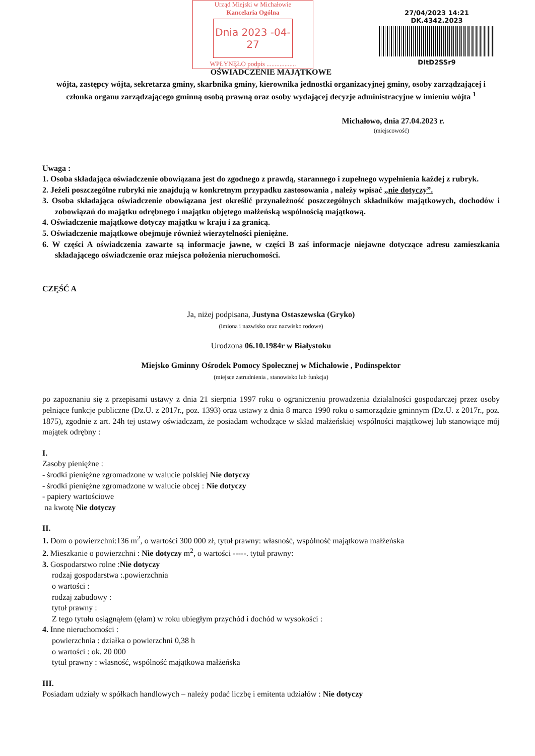Urząd Miejski w Michałowie
Kancelaria Ogólna
Dnia 2023 -04- 27
WPŁYNĘŁO podpis ..................
27/04/2023 14:21
DK.4342.2023
DItD2SSr9
OŚWIADCZENIE MAJĄTKOWE
wójta, zastępcy wójta, sekretarza gminy, skarbnika gminy, kierownika jednostki organizacyjnej gminy, osoby zarządzającej i członka organu zarządzającego gminną osobą prawną oraz osoby wydającej decyzje administracyjne w imieniu wójta <sup>1</sup>
Michałowo, dnia 27.04.2023 r.
(miejscowość)
Uwaga :
1. Osoba składająca oświadczenie obowiązana jest do zgodnego z prawdą, starannego i zupełnego wypełnienia każdej z rubryk.
2. Jeżeli poszczególne rubryki nie znajdują w konkretnym przypadku zastosowania , należy wpisać „nie dotyczy”.
3. Osoba składająca oświadczenie obowiązana jest określić przynależność poszczególnych składników majątkowych, dochodów i zobowiązań do majątku odrębnego i majątku objętego małżeńską wspólnością majątkową.
4. Oświadczenie majątkowe dotyczy majątku w kraju i za granicą.
5. Oświadczenie majątkowe obejmuje również wierzytelności pieniężne.
6. W części A oświadczenia zawarte są informacje jawne, w części B zaś informacje niejawne dotyczące adresu zamieszkania składającego oświadczenie oraz miejsca położenia nieruchomości.
CZĘŚĆ A
Ja, niżej podpisana, Justyna Ostaszewska (Gryko)
(imiona i nazwisko oraz nazwisko rodowe)
Urodzona 06.10.1984r w Białystoku
Miejsko Gminny Ośrodek Pomocy Społecznej w Michałowie , Podinspektor
(miejsce zatrudnienia , stanowisko lub funkcja)
po zapoznaniu się z przepisami ustawy z dnia 21 sierpnia 1997 roku o ograniczeniu prowadzenia działalności gospodarczej przez osoby pełniące funkcje publiczne (Dz.U. z 2017r., poz. 1393) oraz ustawy z dnia 8 marca 1990 roku o samorządzie gminnym (Dz.U. z 2017r., poz. 1875), zgodnie z art. 24h tej ustawy oświadczam, że posiadam wchodzące w skład małżeńskiej wspólności majątkowej lub stanowiące mój majątek odrębny :
I.
Zasoby pieniężne :
- środki pieniężne zgromadzone w walucie polskiej Nie dotyczy
- środki pieniężne zgromadzone w walucie obcej : Nie dotyczy
- papiery wartościowe
na kwotę Nie dotyczy
II.
1. Dom o powierzchni:136 m<sup>2</sup>, o wartości 300 000 zł, tytuł prawny: własność, wspólność majątkowa małżeńska
2. Mieszkanie o powierzchni : Nie dotyczy m<sup>2</sup>, o wartości -----. tytuł prawny:
3. Gospodarstwo rolne :Nie dotyczy
rodzaj gospodarstwa :.powierzchnia
o wartości :
rodzaj zabudowy :
tytuł prawny :
Z tego tytułu osiągnąłem (ęłam) w roku ubiegłym przychód i dochód w wysokości :
4. Inne nieruchomości :
powierzchnia : działka o powierzchni 0,38 h
o wartości : ok. 20 000
tytuł prawny : własność, wspólność majątkowa małżeńska
III.
Posiadam udziały w spółkach handlowych – należy podać liczbę i emitenta udziałów : Nie dotyczy